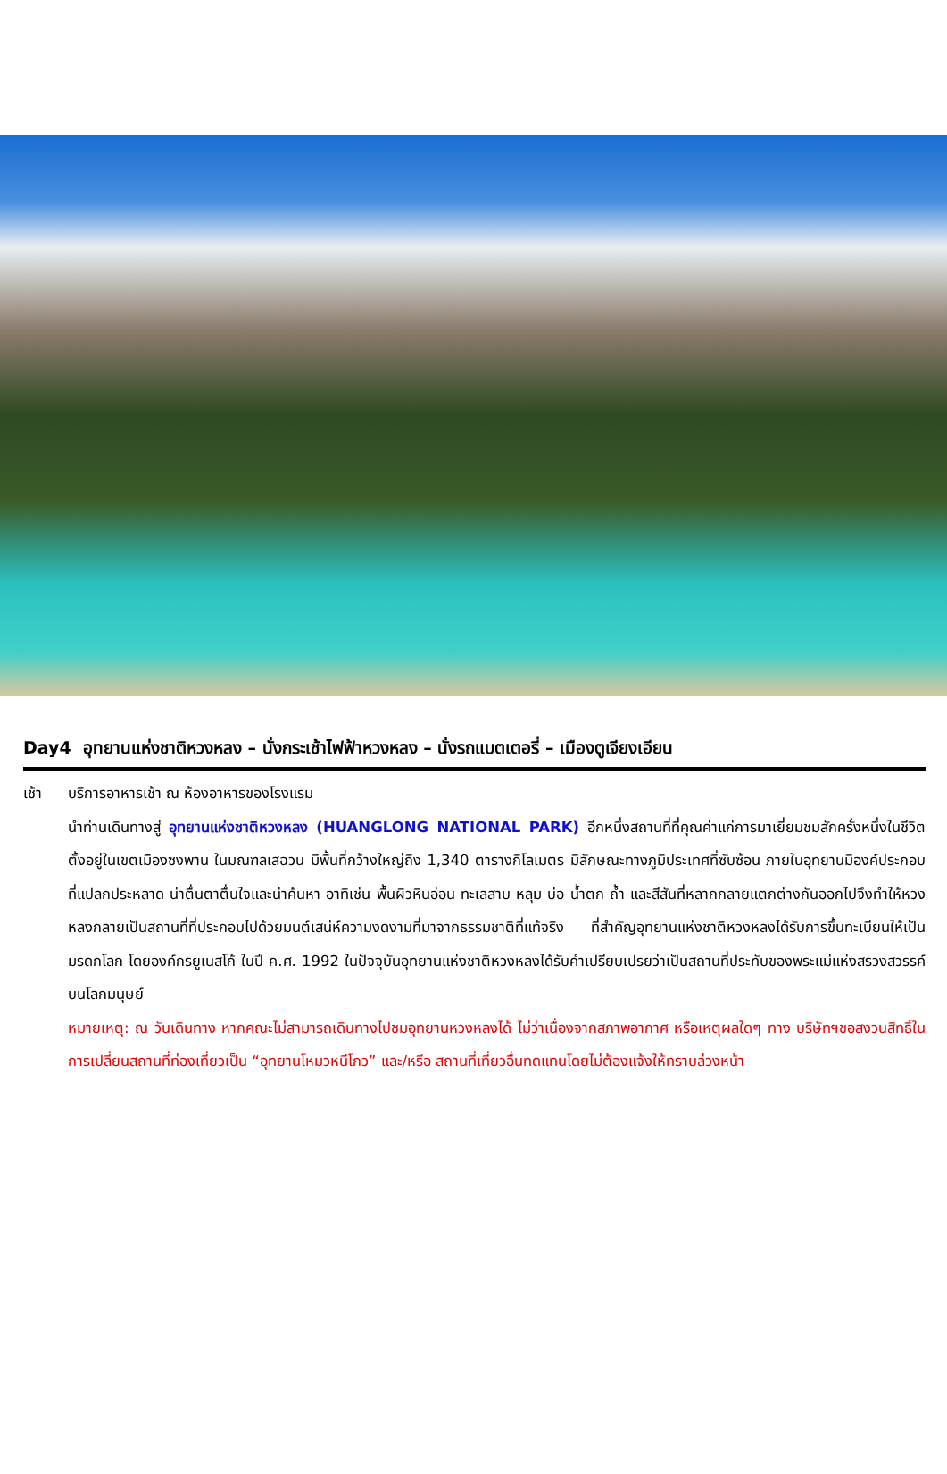Day4 อุทยานแห่งชาติหวงหลง – นั่งกระเช้าไฟฟ้าหวงหลง – นั่งรถแบตเตอรี่ – เมืองตูเจียงเอียน
เช้า บริการอาหารเช้า ณ ห้องอาหารของโรงแรม
นำท่านเดินทางสู่ อุทยานแห่งชาติหวงหลง (HUANGLONG NATIONAL PARK) อีกหนึ่งสถานที่ที่คุณค่าแก่การมาเยี่ยมชมสักครั้งหนึ่งในชีวิต ตั้งอยู่ในเขตเมืองซงพาน ในมณฑลเสฉวน มีพื้นที่กว้างใหญ่ถึง 1,340 ตารางกิโลเมตร มีลักษณะทางภูมิประเทศที่ซับซ้อน ภายในอุทยานมีองค์ประกอบที่แปลกประหลาด น่าตื่นตาตื่นใจและน่าค้นหา อาทิเช่น พื้นผิวหินอ่อน ทะเลสาบ หลุม บ่อ น้ำตก ถ้ำ และสีสันที่หลากกลายแตกต่างกันออกไปจึงทำให้หวงหลงกลายเป็นสถานที่ที่ประกอบไปด้วยมนต์เสน่ห์ความงดงามที่มาจากธรรมชาติที่แท้จริง ที่สำคัญอุทยานแห่งชาติหวงหลงได้รับการขึ้นทะเบียนให้เป็นมรดกโลก โดยองค์กรยูเนสโก้ ในปี ค.ศ. 1992 ในปัจจุบันอุทยานแห่งชาติหวงหลงได้รับคำเปรียบเปรยว่าเป็นสถานที่ประทับของพระแม่แห่งสรวงสวรรค์บนโลกมนุษย์
หมายเหตุ: ณ วันเดินทาง หากคณะไม่สามารถเดินทางไปชมอุทยานหวงหลงได้ ไม่ว่าเนื่องจากสภาพอากาศ หรือเหตุผลใดๆ ทาง บริษัทฯขอสงวนสิทธิ์ในการเปลี่ยนสถานที่ท่องเที่ยวเป็น “อุทยานโหมวหนีโกว” และ/หรือ สถานที่เที่ยวอื่นทดแทนโดยไม่ต้องแจ้งให้ทราบล่วงหน้า